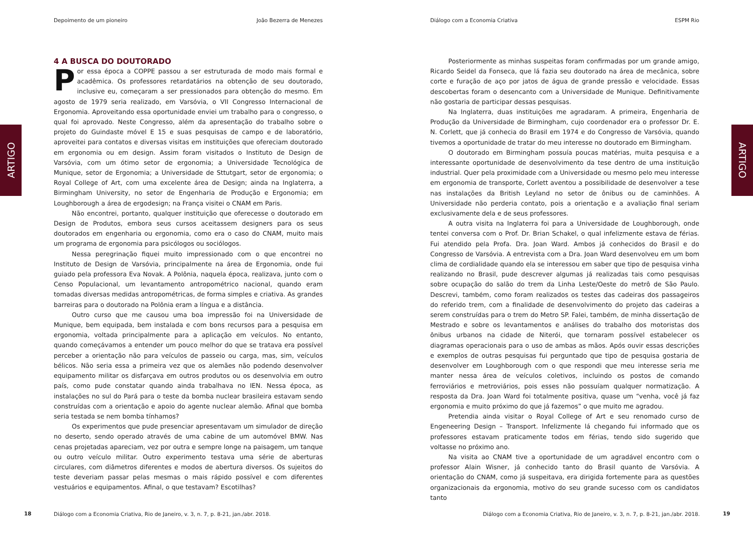Depoimento de um pioneiro João Bezerra de Menezes
ARTIGO
4 A BUSCA DO DOUTORADO
Por essa época a COPPE passou a ser estruturada de modo mais formal e acadêmica. Os professores retardatários na obtenção de seu doutorado, inclusive eu, começaram a ser pressionados para obtenção do mesmo. Em agosto de 1979 seria realizado, em Varsóvia, o VII Congresso Internacional de Ergonomia. Aproveitando essa oportunidade enviei um trabalho para o congresso, o qual foi aprovado. Neste Congresso, além da apresentação do trabalho sobre o projeto do Guindaste móvel E 15 e suas pesquisas de campo e de laboratório, aproveitei para contatos e diversas visitas em instituições que ofereciam doutorado em ergonomia ou em design. Assim foram visitados o Instituto de Design de Varsóvia, com um ótimo setor de ergonomia; a Universidade Tecnológica de Munique, setor de Ergonomia; a Universidade de Sttutgart, setor de ergonomia; o Royal College of Art, com uma excelente área de Design; ainda na Inglaterra, a Birmingham University, no setor de Engenharia de Produção e Ergonomia; em Loughborough a área de ergodesign; na França visitei o CNAM em Paris.
Não encontrei, portanto, qualquer instituição que oferecesse o doutorado em Design de Produtos, embora seus cursos aceitassem designers para os seus doutorados em engenharia ou ergonomia, como era o caso do CNAM, muito mais um programa de ergonomia para psicólogos ou sociólogos.
Nessa peregrinação fiquei muito impressionado com o que encontrei no Instituto de Design de Varsóvia, principalmente na área de Ergonomia, onde fui guiado pela professora Eva Novak. A Polônia, naquela época, realizava, junto com o Censo Populacional, um levantamento antropométrico nacional, quando eram tomadas diversas medidas antropométricas, de forma simples e criativa. As grandes barreiras para o doutorado na Polônia eram a língua e a distância.
Outro curso que me causou uma boa impressão foi na Universidade de Munique, bem equipada, bem instalada e com bons recursos para a pesquisa em ergonomia, voltada principalmente para a aplicação em veículos. No entanto, quando começávamos a entender um pouco melhor do que se tratava era possível perceber a orientação não para veículos de passeio ou carga, mas, sim, veículos bélicos. Não seria essa a primeira vez que os alemães não podendo desenvolver equipamento militar os disfarçava em outros produtos ou os desenvolvia em outro país, como pude constatar quando ainda trabalhava no IEN. Nessa época, as instalações no sul do Pará para o teste da bomba nuclear brasileira estavam sendo construídas com a orientação e apoio do agente nuclear alemão. Afinal que bomba seria testada se nem bomba tínhamos?
Os experimentos que pude presenciar apresentavam um simulador de direção no deserto, sendo operado através de uma cabine de um automóvel BMW. Nas cenas projetadas apareciam, vez por outra e sempre longe na paisagem, um tanque ou outro veículo militar. Outro experimento testava uma série de aberturas circulares, com diâmetros diferentes e modos de abertura diversos. Os sujeitos do teste deveriam passar pelas mesmas o mais rápido possível e com diferentes vestuários e equipamentos. Afinal, o que testavam? Escotilhas?
18
Diálogo com a Economia Criativa, Rio de Janeiro, v. 3, n. 7, p. 8-21, jan./abr. 2018.
Diálogo com a Economia Criativa ESPM Rio
ARTIGO
Posteriormente as minhas suspeitas foram confirmadas por um grande amigo, Ricardo Seidel da Fonseca, que lá fazia seu doutorado na área de mecânica, sobre corte e furação de aço por jatos de água de grande pressão e velocidade. Essas descobertas foram o desencanto com a Universidade de Munique. Definitivamente não gostaria de participar dessas pesquisas.
Na Inglaterra, duas instituições me agradaram. A primeira, Engenharia de Produção da Universidade de Birmingham, cujo coordenador era o professor Dr. E. N. Corlett, que já conhecia do Brasil em 1974 e do Congresso de Varsóvia, quando tivemos a oportunidade de tratar do meu interesse no doutorado em Birmingham.
O doutorado em Birmingham possuía poucas matérias, muita pesquisa e a interessante oportunidade de desenvolvimento da tese dentro de uma instituição industrial. Quer pela proximidade com a Universidade ou mesmo pelo meu interesse em ergonomia de transporte, Corlett aventou a possibilidade de desenvolver a tese nas instalações da British Leyland no setor de ônibus ou de caminhões. A Universidade não perderia contato, pois a orientação e a avaliação final seriam exclusivamente dela e de seus professores.
A outra visita na Inglaterra foi para a Universidade de Loughborough, onde tentei conversa com o Prof. Dr. Brian Schakel, o qual infelizmente estava de férias. Fui atendido pela Profa. Dra. Joan Ward. Ambos já conhecidos do Brasil e do Congresso de Varsóvia. A entrevista com a Dra. Joan Ward desenvolveu em um bom clima de cordialidade quando ela se interessou em saber que tipo de pesquisa vinha realizando no Brasil, pude descrever algumas já realizadas tais como pesquisas sobre ocupação do salão do trem da Linha Leste/Oeste do metrô de São Paulo. Descrevi, também, como foram realizados os testes das cadeiras dos passageiros do referido trem, com a finalidade de desenvolvimento do projeto das cadeiras a serem construídas para o trem do Metro SP. Falei, também, de minha dissertação de Mestrado e sobre os levantamentos e análises do trabalho dos motoristas dos ônibus urbanos na cidade de Niterói, que tornaram possível estabelecer os diagramas operacionais para o uso de ambas as mãos. Após ouvir essas descrições e exemplos de outras pesquisas fui perguntado que tipo de pesquisa gostaria de desenvolver em Loughborough com o que respondi que meu interesse seria me manter nessa área de veículos coletivos, incluindo os postos de comando ferroviários e metroviários, pois esses não possuíam qualquer normatização. A resposta da Dra. Joan Ward foi totalmente positiva, quase um “venha, você já faz ergonomia e muito próximo do que já fazemos” o que muito me agradou.
Pretendia ainda visitar o Royal College of Art e seu renomado curso de Engeneering Design – Transport. Infelizmente lá chegando fui informado que os professores estavam praticamente todos em férias, tendo sido sugerido que voltasse no próximo ano.
Na visita ao CNAM tive a oportunidade de um agradável encontro com o professor Alain Wisner, já conhecido tanto do Brasil quanto de Varsóvia. A orientação do CNAM, como já suspeitava, era dirigida fortemente para as questões organizacionais da ergonomia, motivo do seu grande sucesso com os candidatos tanto
Diálogo com a Economia Criativa, Rio de Janeiro, v. 3, n. 7, p. 8-21, jan./abr. 2018.
19